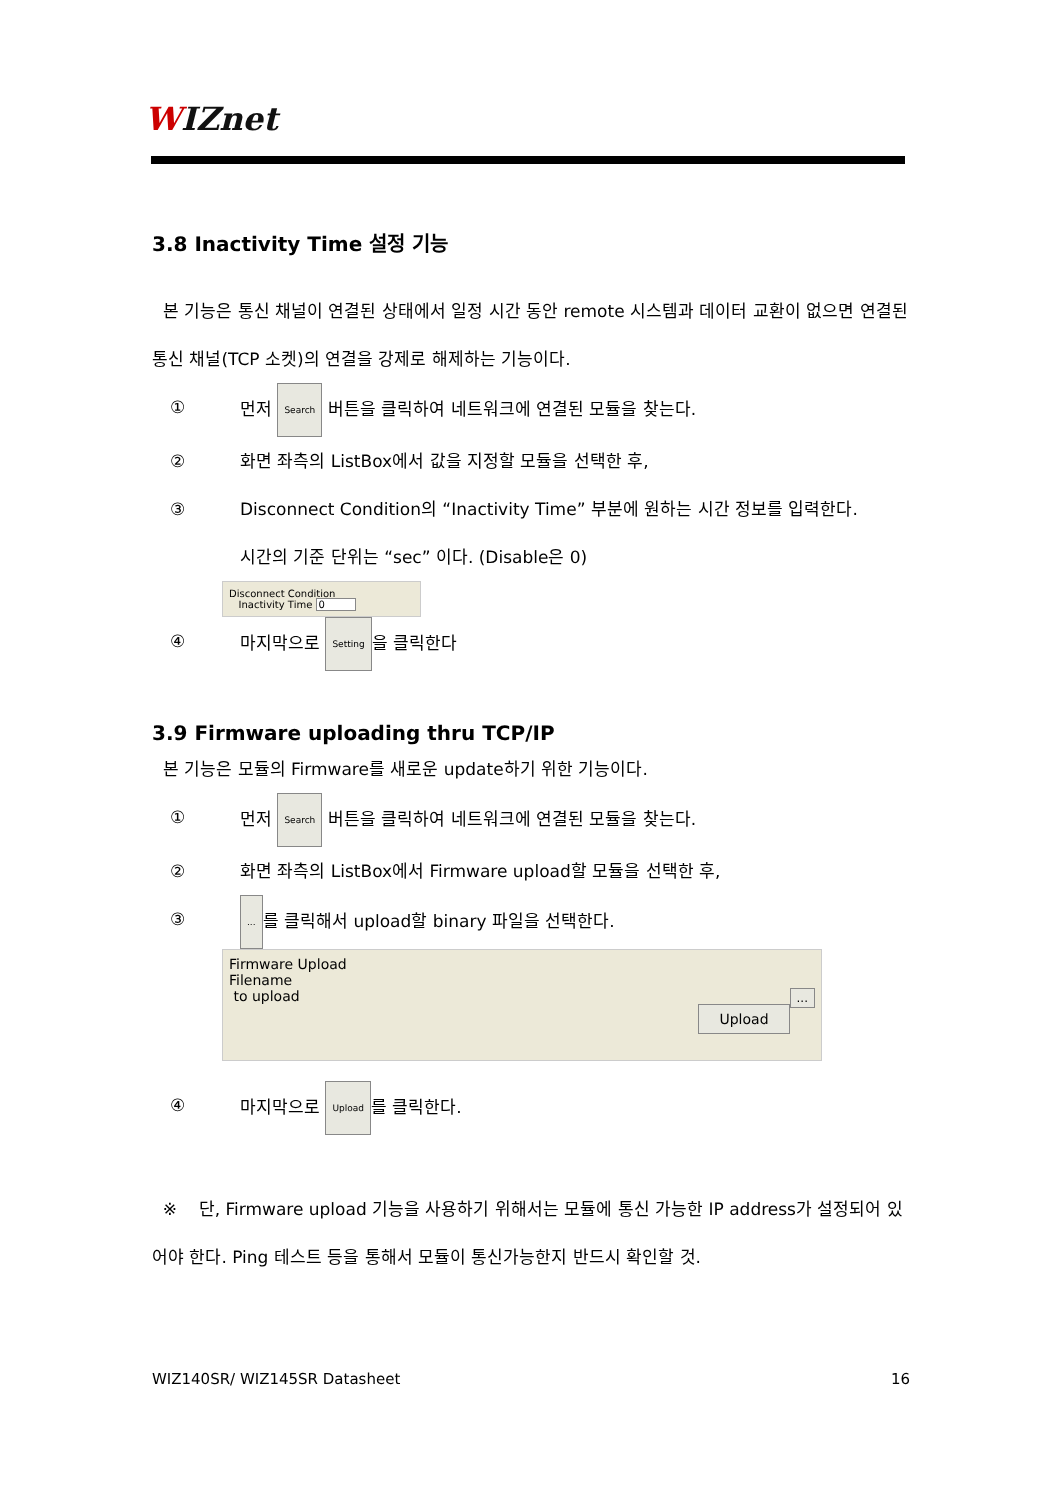WIZnet
3.8 Inactivity Time 설정 기능
본 기능은 통신 채널이 연결된 상태에서 일정 시간 동안 remote 시스템과 데이터 교환이 없으면 연결된 통신 채널(TCP 소켓)의 연결을 강제로 해제하는 기능이다.
① 먼저 Search 버튼을 클릭하여 네트워크에 연결된 모듈을 찾는다.
② 화면 좌측의 ListBox에서 값을 지정할 모듈을 선택한 후,
③ Disconnect Condition의 “Inactivity Time” 부분에 원하는 시간 정보를 입력한다.
시간의 기준 단위는 “sec” 이다. (Disable은 0)
Disconnect Condition
Inactivity Time 0
④ 마지막으로 Setting 을 클릭한다
3.9 Firmware uploading thru TCP/IP
본 기능은 모듈의 Firmware를 새로운 update하기 위한 기능이다.
① 먼저 Search 버튼을 클릭하여 네트워크에 연결된 모듈을 찾는다.
② 화면 좌측의 ListBox에서 Firmware upload할 모듈을 선택한 후,
③... 를 클릭해서 upload할 binary 파일을 선택한다.
Firmware Upload
Filename
to upload ...
Upload
④ 마지막으로 Upload 를 클릭한다.
※ 단, Firmware upload 기능을 사용하기 위해서는 모듈에 통신 가능한 IP address가 설정되어 있어야 한다. Ping 테스트 등을 통해서 모듈이 통신가능한지 반드시 확인할 것.
WIZ140SR/ WIZ145SR Datasheet 16